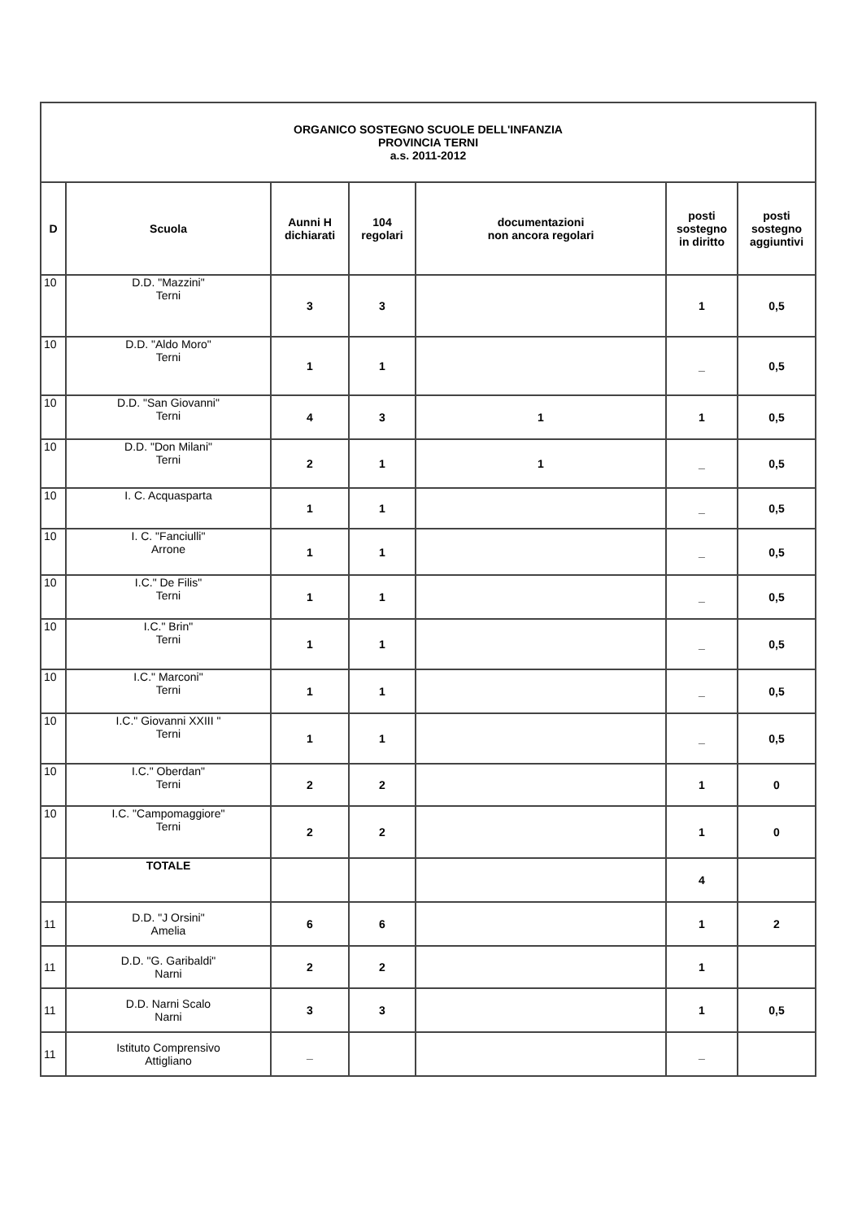| ORGANICO SOSTEGNO SCUOLE DELL'INFANZIA PROVINCIA TERNI a.s. 2011-2012 | | | | | | |
| D | Scuola | Aunni H dichiarati | 104 regolari | documentazioni non ancora regolari | posti sostegno in diritto | posti sostegno aggiuntivi |
| 10 | D.D. "Mazzini" Terni | 3 | 3 | | 1 | 0,5 |
| 10 | D.D. "Aldo Moro" Terni | 1 | 1 | | _ | 0,5 |
| 10 | D.D. "San Giovanni" Terni | 4 | 3 | 1 | 1 | 0,5 |
| 10 | D.D. "Don Milani" Terni | 2 | 1 | 1 | _ | 0,5 |
| 10 | I. C. Acquasparta | 1 | 1 | | _ | 0,5 |
| 10 | I. C. "Fanciulli" Arrone | 1 | 1 | | _ | 0,5 |
| 10 | I.C." De Filis" Terni | 1 | 1 | | _ | 0,5 |
| 10 | I.C." Brin" Terni | 1 | 1 | | _ | 0,5 |
| 10 | I.C." Marconi" Terni | 1 | 1 | | _ | 0,5 |
| 10 | I.C." Giovanni XXIII " Terni | 1 | 1 | | _ | 0,5 |
| 10 | I.C." Oberdan" Terni | 2 | 2 | | 1 | 0 |
| 10 | I.C. "Campomaggiore" Terni | 2 | 2 | | 1 | 0 |
| | TOTALE | | | | 4 | |
| 11 | D.D. "J Orsini" Amelia | 6 | 6 | | 1 | 2 |
| 11 | D.D. "G. Garibaldi" Narni | 2 | 2 | | 1 | |
| 11 | D.D. Narni Scalo Narni | 3 | 3 | | 1 | 0,5 |
| 11 | Istituto Comprensivo Attigliano | _ | | | _ | |